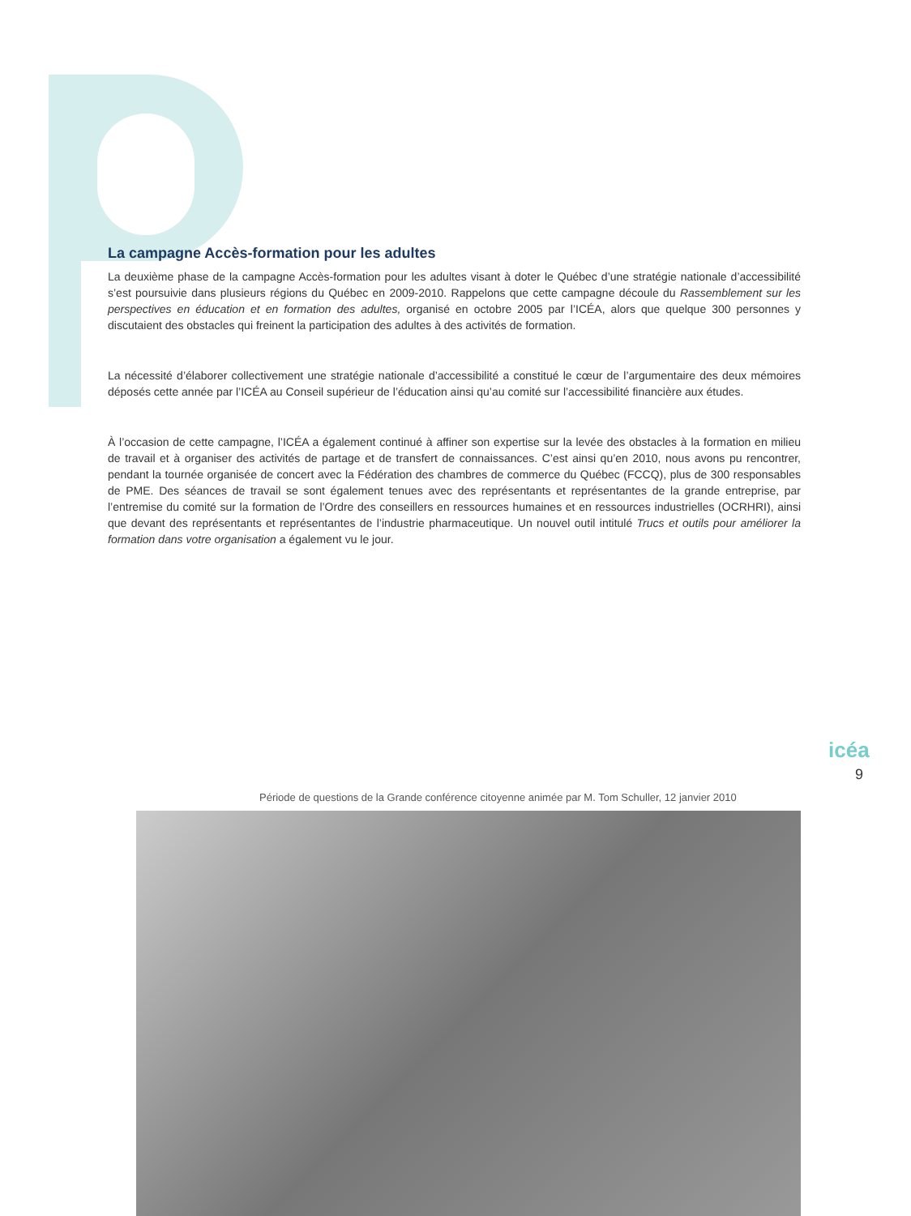La campagne Accès-formation pour les adultes
La deuxième phase de la campagne Accès-formation pour les adultes visant à doter le Québec d’une stratégie nationale d’accessibilité s’est poursuivie dans plusieurs régions du Québec en 2009-2010. Rappelons que cette campagne découle du Rassemblement sur les perspectives en éducation et en formation des adultes, organisé en octobre 2005 par l’ICÉA, alors que quelque 300 personnes y discutaient des obstacles qui freinent la participation des adultes à des activités de formation.
La nécessité d’élaborer collectivement une stratégie nationale d’accessibilité a constitué le cœur de l’argumentaire des deux mémoires déposés cette année par l’ICÉA au Conseil supérieur de l’éducation ainsi qu’au comité sur l’accessibilité financière aux études.
À l’occasion de cette campagne, l’ICÉA a également continué à affiner son expertise sur la levée des obstacles à la formation en milieu de travail et à organiser des activités de partage et de transfert de connaissances. C’est ainsi qu’en 2010, nous avons pu rencontrer, pendant la tournée organisée de concert avec la Fédération des chambres de commerce du Québec (FCCQ), plus de 300 responsables de PME. Des séances de travail se sont également tenues avec des représentants et représentantes de la grande entreprise, par l’entremise du comité sur la formation de l’Ordre des conseillers en ressources humaines et en ressources industrielles (OCRHRI), ainsi que devant des représentants et représentantes de l’industrie pharmaceutique. Un nouvel outil intitulé Trucs et outils pour améliorer la formation dans votre organisation a également vu le jour.
icéa
9
Période de questions de la Grande conférence citoyenne animée par M. Tom Schuller, 12 janvier 2010